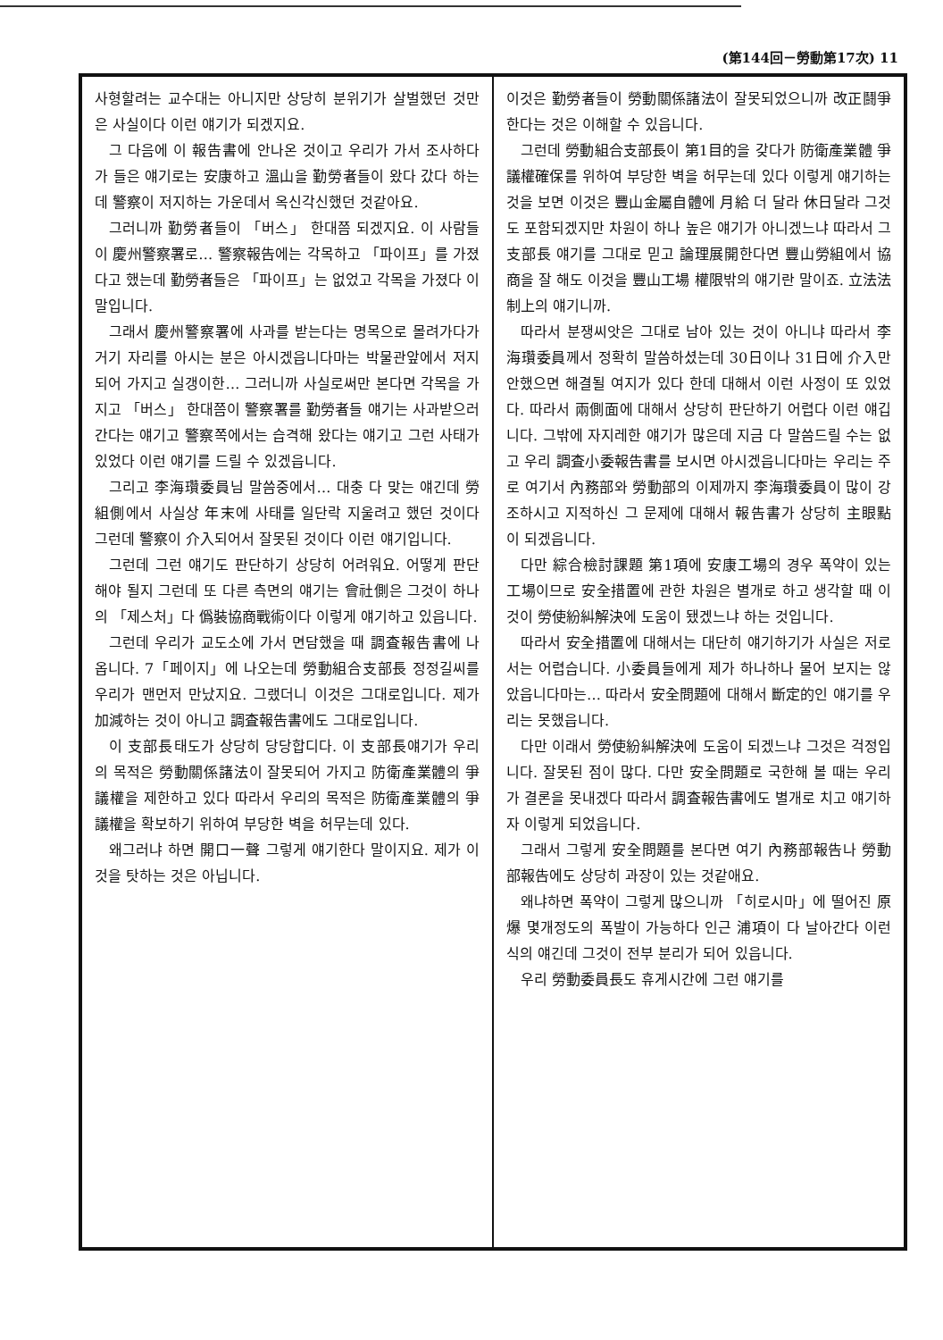(第144回－勞動第17次) 11
사형할려는 교수대는 아니지만 상당히 분위기가 살벌했던 것만은 사실이다 이런 얘기가 되겠지요.
그 다음에 이 報告書에 안나온 것이고 우리가 가서 조사하다가 들은 얘기로는 安康하고 溫山을 勤勞者들이 왔다 갔다 하는데 警察이 저지하는 가운데서 옥신각신했던 것같아요.
그러니까 勤勞者들이 「버스」 한대쯤 되겠지요. 이 사람들이 慶州警察署로… 警察報告에는 각목하고 「파이프」를 가졌다고 했는데 勤勞者들은 「파이프」는 없었고 각목을 가졌다 이 말입니다.
그래서 慶州警察署에 사과를 받는다는 명목으로 몰려가다가 거기 자리를 아시는 분은 아시겠읍니다마는 박물관앞에서 저지되어 가지고 실갱이한… 그러니까 사실로써만 본다면 각목을 가지고 「버스」 한대쯤이 警察署를 勤勞者들 얘기는 사과받으러 간다는 얘기고 警察쪽에서는 습격해 왔다는 얘기고 그런 사태가 있었다 이런 얘기를 드릴 수 있겠읍니다.
그리고 李海瓚委員님 말씀중에서… 대충 다 맞는 얘긴데 勞組側에서 사실상 年末에 사태를 일단락 지울려고 했던 것이다 그런데 警察이 介入되어서 잘못된 것이다 이런 얘기입니다.
그런데 그런 얘기도 판단하기 상당히 어려워요. 어떻게 판단해야 될지 그런데 또 다른 측면의 얘기는 會社側은 그것이 하나의 「제스처」다 僞裝協商戰術이다 이렇게 얘기하고 있읍니다.
그런데 우리가 교도소에 가서 면담했을 때 調査報告書에 나옵니다. 7「페이지」에 나오는데 勞動組合支部長 정정길씨를 우리가 맨먼저 만났지요. 그랬더니 이것은 그대로입니다. 제가 加減하는 것이 아니고 調査報告書에도 그대로입니다.
이 支部長태도가 상당히 당당합디다. 이 支部長얘기가 우리의 목적은 勞動關係諸法이 잘못되어 가지고 防衛產業體의 爭議權을 제한하고 있다 따라서 우리의 목적은 防衛產業體의 爭議權을 확보하기 위하여 부당한 벽을 허무는데 있다.
왜그러냐 하면 開口一聲 그렇게 얘기한다 말이지요. 제가 이것을 탓하는 것은 아닙니다.
이것은 勤勞者들이 勞動關係諸法이 잘못되었으니까 改正鬪爭한다는 것은 이해할 수 있읍니다.
그런데 勞動組合支部長이 第1目的을 갖다가 防衛產業體 爭議權確保를 위하여 부당한 벽을 허무는데 있다 이렇게 얘기하는 것을 보면 이것은 豐山金屬自體에 月給 더 달라 休日달라 그것도 포함되겠지만 차원이 하나 높은 얘기가 아니겠느냐 따라서 그 支部長 얘기를 그대로 믿고 論理展開한다면 豐山勞組에서 協商을 잘 해도 이것을 豐山工場 權限밖의 얘기란 말이죠. 立法法制上의 얘기니까.
따라서 분쟁씨앗은 그대로 남아 있는 것이 아니냐 따라서 李海瓚委員께서 정확히 말씀하셨는데 30日이나 31日에 介入만 안했으면 해결될 여지가 있다 한데 대해서 이런 사정이 또 있었다. 따라서 兩側面에 대해서 상당히 판단하기 어렵다 이런 얘깁니다. 그밖에 자지레한 얘기가 많은데 지금 다 말씀드릴 수는 없고 우리 調査小委報告書를 보시면 아시겠읍니다마는 우리는 주로 여기서 內務部와 勞動部의 이제까지 李海瓚委員이 많이 강조하시고 지적하신 그 문제에 대해서 報告書가 상당히 主眼點이 되겠읍니다.
다만 綜合檢討課題 第1項에 安康工場의 경우 폭약이 있는 工場이므로 安全措置에 관한 차원은 별개로 하고 생각할 때 이것이 勞使紛糾解決에 도움이 됐겠느냐 하는 것입니다.
따라서 安全措置에 대해서는 대단히 얘기하기가 사실은 저로서는 어렵습니다. 小委員들에게 제가 하나하나 물어 보지는 않았읍니다마는… 따라서 安全問題에 대해서 斷定的인 얘기를 우리는 못했읍니다.
다만 이래서 勞使紛糾解決에 도움이 되겠느냐 그것은 걱정입니다. 잘못된 점이 많다. 다만 安全問題로 국한해 볼 때는 우리가 결론을 못내겠다 따라서 調査報告書에도 별개로 치고 얘기하자 이렇게 되었읍니다.
그래서 그렇게 安全問題를 본다면 여기 內務部報告나 勞動部報告에도 상당히 과장이 있는 것같애요.
왜냐하면 폭약이 그렇게 많으니까 「히로시마」에 떨어진 原爆 몇개정도의 폭발이 가능하다 인근 浦項이 다 날아간다 이런 식의 얘긴데 그것이 전부 분리가 되어 있읍니다.
우리 勞動委員長도 휴게시간에 그런 얘기를